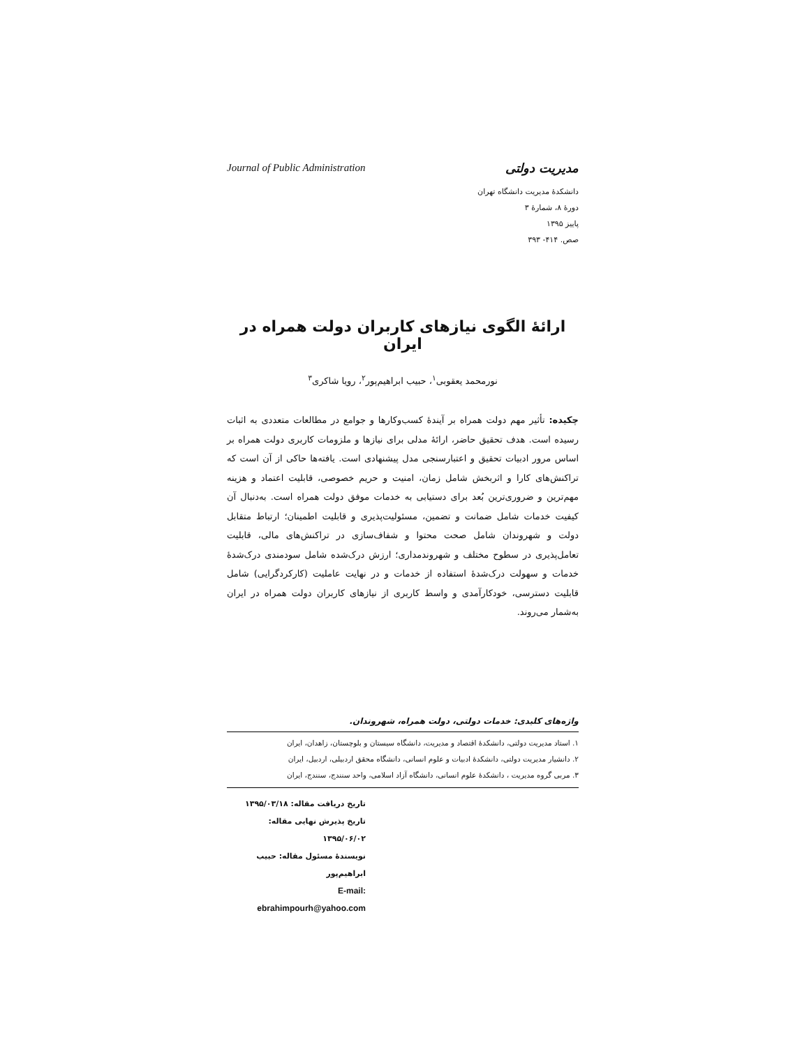مدیریت دولتی Journal of Public Administration
دانشکدۀ مدیریت دانشگاه تهران
دورۀ ۸، شمارۀ ۳
پاییز ۱۳۹۵
صص. ۴۱۴- ۳۹۳
ارائۀ الگوی نیازهای کاربران دولت همراه در ایران
نورمحمد یعقوبی<sup>۱</sup>، حبیب ابراهیم‌پور<sup>۲</sup>، رویا شاکری<sup>۳</sup>
چکیده: تأثیر مهم دولت همراه بر آیندۀ کسب‌وکارها و جوامع در مطالعات متعددی به اثبات رسیده است. هدف تحقیق حاضر، ارائۀ مدلی برای نیازها و ملزومات کاربری دولت همراه بر اساس مرور ادبیات تحقیق و اعتبارسنجی مدل پیشنهادی است. یافته‌ها حاکی از آن است که تراکنش‌های کارا و اثربخش شامل زمان، امنیت و حریم خصوصی، قابلیت اعتماد و هزینه مهم‌ترین و ضروری‌ترین بُعد برای دستیابی به خدمات موفق دولت همراه است. به‌دنبال آن کیفیت خدمات شامل ضمانت و تضمین، مسئولیت‌پذیری و قابلیت اطمینان؛ ارتباط متقابل دولت و شهروندان شامل صحت محتوا و شفاف‌سازی در تراکنش‌های مالی، قابلیت تعامل‌پذیری در سطوح مختلف و شهروندمداری؛ ارزش درک‌شده شامل سودمندی درک‌شدۀ خدمات و سهولت درک‌شدۀ استفاده از خدمات و در نهایت عاملیت (کارکردگرایی) شامل قابلیت دسترسی، خودکارآمدی و واسط کاربری از نیازهای کاربران دولت همراه در ایران به‌شمار می‌روند.
واژه‌های کلیدی: خدمات دولتی، دولت همراه، شهروندان.
۱. استاد مدیریت دولتی، دانشکدۀ اقتصاد و مدیریت، دانشگاه سیستان و بلوچستان، زاهدان، ایران
۲. دانشیار مدیریت دولتی، دانشکدۀ ادبیات و علوم انسانی، دانشگاه محقق اردبیلی، اردبیل، ایران
۳. مربی گروه مدیریت ، دانشکدۀ علوم انسانی، دانشگاه آزاد اسلامی، واحد سنندج، سنندج، ایران
تاریخ دریافت مقاله: ۱۳۹۵/۰۳/۱۸
تاریخ پذیرش نهایی مقاله: ۱۳۹۵/۰۶/۰۲
نویسندۀ مسئول مقاله: حبیب ابراهیم‌پور
E-mail: ebrahimpourh@yahoo.com